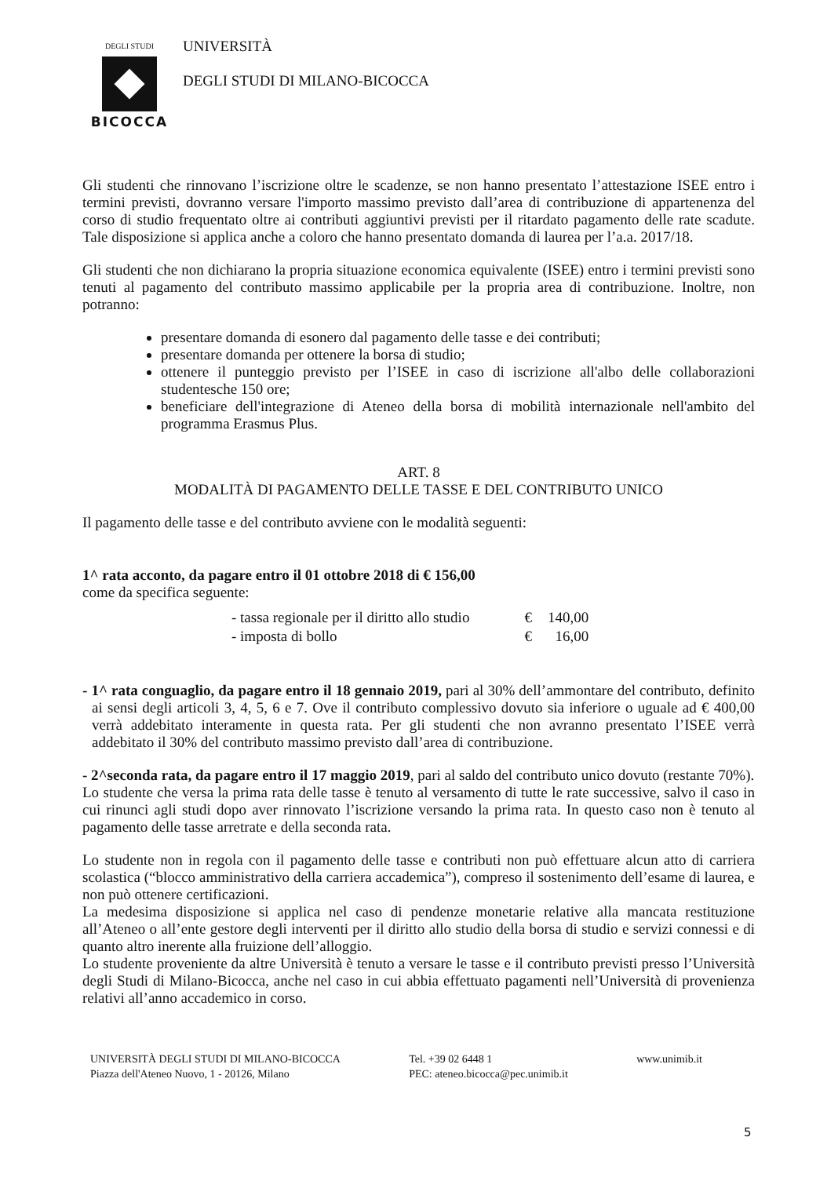DEGLI STUDI
BICOCCA
UNIVERSITÀ
DEGLI STUDI DI MILANO-BICOCCA
Gli studenti che rinnovano l’iscrizione oltre le scadenze, se non hanno presentato l’attestazione ISEE entro i termini previsti, dovranno versare l'importo massimo previsto dall’area di contribuzione di appartenenza del corso di studio frequentato oltre ai contributi aggiuntivi previsti per il ritardato pagamento delle rate scadute. Tale disposizione si applica anche a coloro che hanno presentato domanda di laurea per l’a.a. 2017/18.
Gli studenti che non dichiarano la propria situazione economica equivalente (ISEE) entro i termini previsti sono tenuti al pagamento del contributo massimo applicabile per la propria area di contribuzione. Inoltre, non potranno:
presentare domanda di esonero dal pagamento delle tasse e dei contributi;
presentare domanda per ottenere la borsa di studio;
ottenere il punteggio previsto per l’ISEE in caso di iscrizione all'albo delle collaborazioni studentesche 150 ore;
beneficiare dell'integrazione di Ateneo della borsa di mobilità internazionale nell'ambito del programma Erasmus Plus.
ART. 8
MODALITÀ DI PAGAMENTO DELLE TASSE E DEL CONTRIBUTO UNICO
Il pagamento delle tasse e del contributo avviene con le modalità seguenti:
1^ rata acconto, da pagare entro il 01 ottobre 2018 di € 156,00
come da specifica seguente:
| - tassa regionale per il diritto allo studio | € | 140,00 |
| - imposta di bollo | € | 16,00 |
- 1^ rata conguaglio, da pagare entro il 18 gennaio 2019, pari al 30% dell’ammontare del contributo, definito ai sensi degli articoli 3, 4, 5, 6 e 7. Ove il contributo complessivo dovuto sia inferiore o uguale ad € 400,00 verrà addebitato interamente in questa rata. Per gli studenti che non avranno presentato l’ISEE verrà addebitato il 30% del contributo massimo previsto dall’area di contribuzione.
- 2^seconda rata, da pagare entro il 17 maggio 2019, pari al saldo del contributo unico dovuto (restante 70%).
Lo studente che versa la prima rata delle tasse è tenuto al versamento di tutte le rate successive, salvo il caso in cui rinunci agli studi dopo aver rinnovato l’iscrizione versando la prima rata. In questo caso non è tenuto al pagamento delle tasse arretrate e della seconda rata.
Lo studente non in regola con il pagamento delle tasse e contributi non può effettuare alcun atto di carriera scolastica (“blocco amministrativo della carriera accademica”), compreso il sostenimento dell’esame di laurea, e non può ottenere certificazioni.
La medesima disposizione si applica nel caso di pendenze monetarie relative alla mancata restituzione all’Ateneo o all’ente gestore degli interventi per il diritto allo studio della borsa di studio e servizi connessi e di quanto altro inerente alla fruizione dell’alloggio.
Lo studente proveniente da altre Università è tenuto a versare le tasse e il contributo previsti presso l’Università degli Studi di Milano-Bicocca, anche nel caso in cui abbia effettuato pagamenti nell’Università di provenienza relativi all’anno accademico in corso.
UNIVERSITÀ DEGLI STUDI DI MILANO-BICOCCA
Piazza dell'Ateneo Nuovo, 1 - 20126, Milano
Tel. +39 02 6448 1
PEC: ateneo.bicocca@pec.unimib.it
www.unimib.it
5